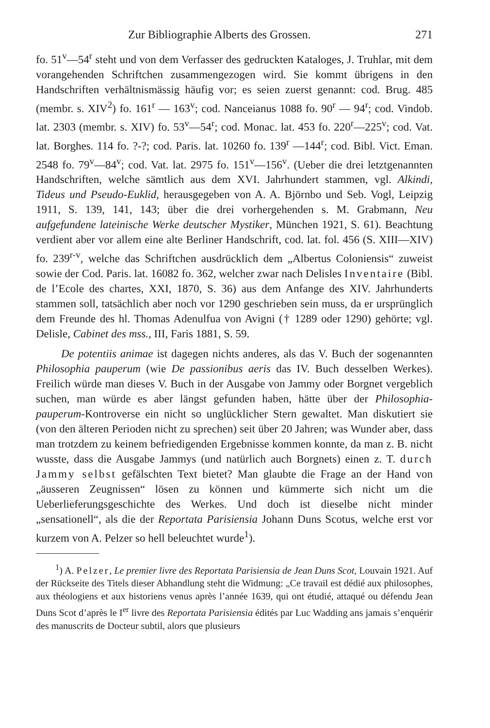Zur Bibliographie Alberts des Grossen. 271
fo. 51<sup>v</sup>—54<sup>r</sup> steht und von dem Verfasser des gedruckten Kataloges, J. Truhlar, mit dem vorangehenden Schriftchen zusammengezogen wird. Sie kommt übrigens in den Handschriften verhältnismässig häufig vor; es seien zuerst genannt: cod. Brug. 485 (membr. s. XIV<sup>2</sup>) fo. 161<sup>r</sup> — 163<sup>v</sup>; cod. Nanceianus 1088 fo. 90<sup>r</sup> — 94<sup>r</sup>; cod. Vindob. lat. 2303 (membr. s. XIV) fo. 53<sup>v</sup>—54<sup>r</sup>; cod. Monac. lat. 453 fo. 220<sup>r</sup>—225<sup>v</sup>; cod. Vat. lat. Borghes. 114 fo. ?-?; cod. Paris. lat. 10260 fo. 139<sup>r</sup> —144<sup>r</sup>; cod. Bibl. Vict. Eman. 2548 fo. 79<sup>v</sup>—84<sup>v</sup>; cod. Vat. lat. 2975 fo. 151<sup>v</sup>—156<sup>v</sup>. (Ueber die drei letztgenannten Handschriften, welche sämtlich aus dem XVI. Jahrhundert stammen, vgl. Alkindi, Tideus und Pseudo-Euklid, herausgegeben von A. A. Björnbo und Seb. Vogl, Leipzig 1911, S. 139, 141, 143; über die drei vorhergehenden s. M. Grabmann, Neu aufgefundene lateinische Werke deutscher Mystiker, München 1921, S. 61). Beachtung verdient aber vor allem eine alte Berliner Handschrift, cod. lat. fol. 456 (S. XIII—XIV) fo. 239<sup>r-v</sup>, welche das Schriftchen ausdrücklich dem „Albertus Coloniensis“ zuweist sowie der Cod. Paris. lat. 16082 fo. 362, welcher zwar nach Delisles Inventaire (Bibl. de l’Ecole des chartes, XXI, 1870, S. 36) aus dem Anfange des XIV. Jahrhunderts stammen soll, tatsächlich aber noch vor 1290 geschrieben sein muss, da er ursprünglich dem Freunde des hl. Thomas Adenulfua von Avigni († 1289 oder 1290) gehörte; vgl. Delisle, Cabinet des mss., III, Faris 1881, S. 59.
De potentiis animae ist dagegen nichts anderes, als das V. Buch der sogenannten Philosophia pauperum (wie De passionibus aeris das IV. Buch desselben Werkes). Freilich würde man dieses V. Buch in der Ausgabe von Jammy oder Borgnet vergeblich suchen, man würde es aber längst gefunden haben, hätte über der Philosophia-pauperum-Kontroverse ein nicht so unglücklicher Stern gewaltet. Man diskutiert sie (von den älteren Perioden nicht zu sprechen) seit über 20 Jahren; was Wunder aber, dass man trotzdem zu keinem befriedigenden Ergebnisse kommen konnte, da man z. B. nicht wusste, dass die Ausgabe Jammys (und natürlich auch Borgnets) einen z. T. durch Jammy selbst gefälschten Text bietet? Man glaubte die Frage an der Hand von „äusseren Zeugnissen“ lösen zu können und kümmerte sich nicht um die Ueberlieferungsgeschichte des Werkes. Und doch ist dieselbe nicht minder „sensationell“, als die der Reportata Parisiensia Johann Duns Scotus, welche erst vor kurzem von A. Pelzer so hell beleuchtet wurde<sup>1</sup>).
<sup>1</sup>) A. Pelzer, Le premier livre des Reportata Parisiensia de Jean Duns Scot, Louvain 1921. Auf der Rückseite des Titels dieser Abhandlung steht die Widmung: „Ce travail est dédié aux philosophes, aux théologiens et aux historiens venus après l’année 1639, qui ont étudié, attaqué ou défendu Jean Duns Scot d’après le I<sup>er</sup> livre des Reportata Parisiensia édités par Luc Wadding ans jamais s’enquérir des manuscrits de Docteur subtil, alors que plusieurs